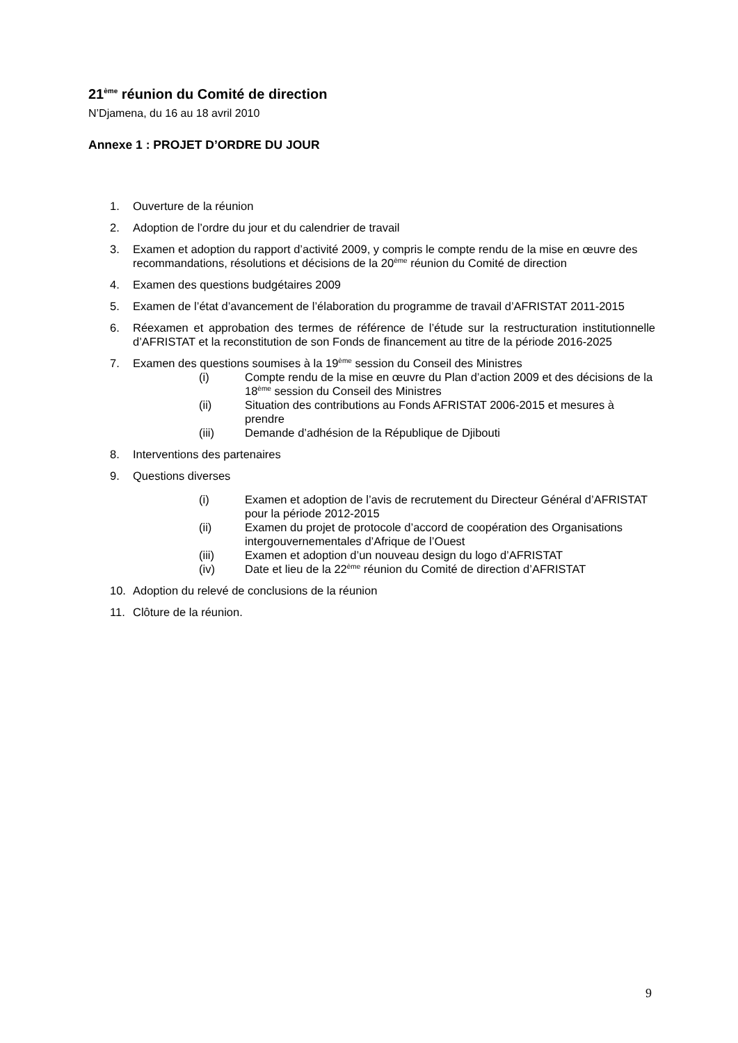21<sup>ème</sup> réunion du Comité de direction
N’Djamena, du 16 au 18 avril 2010
Annexe 1 : PROJET D’ORDRE DU JOUR
1. Ouverture de la réunion
2. Adoption de l’ordre du jour et du calendrier de travail
3. Examen et adoption du rapport d’activité 2009, y compris le compte rendu de la mise en œuvre des recommandations, résolutions et décisions de la 20<sup>ème</sup> réunion du Comité de direction
4. Examen des questions budgétaires 2009
5. Examen de l’état d’avancement de l’élaboration du programme de travail d’AFRISTAT 2011-2015
6. Réexamen et approbation des termes de référence de l’étude sur la restructuration institutionnelle d’AFRISTAT et la reconstitution de son Fonds de financement au titre de la période 2016-2025
7. Examen des questions soumises à la 19<sup>ème</sup> session du Conseil des Ministres
(i) Compte rendu de la mise en œuvre du Plan d’action 2009 et des décisions de la 18<sup>ème</sup> session du Conseil des Ministres
(ii) Situation des contributions au Fonds AFRISTAT 2006-2015 et mesures à prendre
(iii) Demande d’adhésion de la République de Djibouti
8. Interventions des partenaires
9. Questions diverses
(i) Examen et adoption de l’avis de recrutement du Directeur Général d’AFRISTAT pour la période 2012-2015
(ii) Examen du projet de protocole d’accord de coopération des Organisations intergouvernementales d’Afrique de l’Ouest
(iii) Examen et adoption d’un nouveau design du logo d’AFRISTAT
(iv) Date et lieu de la 22<sup>ème</sup> réunion du Comité de direction d’AFRISTAT
10. Adoption du relevé de conclusions de la réunion
11. Clôture de la réunion.
9